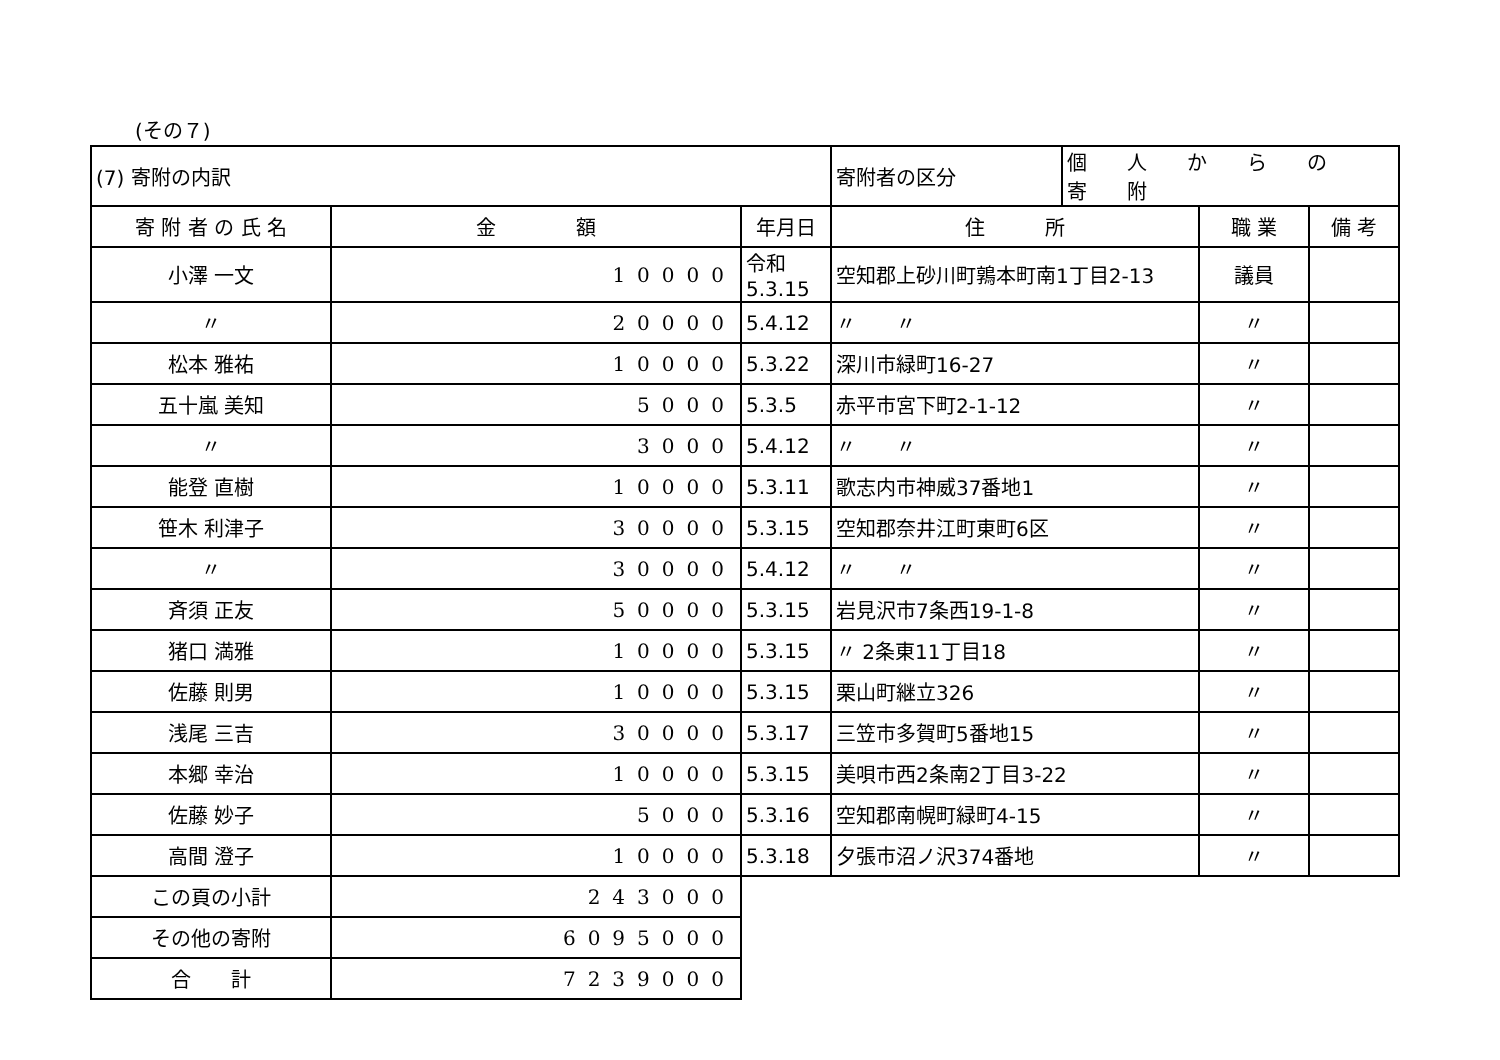(その７)
| (7) 寄附の内訳 | | | 寄附者の区分 | 個人からの寄附 | | |
| 寄 附 者 の 氏 名 | 金 額 | 年月日 | 住 所 | | 職 業 | 備 考 |
| 小澤 一文 | 10000 | 令和 5.3.15 | 空知郡上砂川町鶉本町南1丁目2-13 | | 議員 | |
| 〃 | 20000 | 5.4.12 | 〃 〃 | | 〃 | |
| 松本 雅祐 | 10000 | 5.3.22 | 深川市緑町16-27 | | 〃 | |
| 五十嵐 美知 | 5000 | 5.3.5 | 赤平市宮下町2-1-12 | | 〃 | |
| 〃 | 3000 | 5.4.12 | 〃 〃 | | 〃 | |
| 能登 直樹 | 10000 | 5.3.11 | 歌志内市神威37番地1 | | 〃 | |
| 笹木 利津子 | 30000 | 5.3.15 | 空知郡奈井江町東町6区 | | 〃 | |
| 〃 | 30000 | 5.4.12 | 〃 〃 | | 〃 | |
| 斉須 正友 | 50000 | 5.3.15 | 岩見沢市7条西19-1-8 | | 〃 | |
| 猪口 満雅 | 10000 | 5.3.15 | 〃 2条東11丁目18 | | 〃 | |
| 佐藤 則男 | 10000 | 5.3.15 | 栗山町継立326 | | 〃 | |
| 浅尾 三吉 | 30000 | 5.3.17 | 三笠市多賀町5番地15 | | 〃 | |
| 本郷 幸治 | 10000 | 5.3.15 | 美唄市西2条南2丁目3-22 | | 〃 | |
| 佐藤 妙子 | 5000 | 5.3.16 | 空知郡南幌町緑町4-15 | | 〃 | |
| 高間 澄子 | 10000 | 5.3.18 | 夕張市沼ノ沢374番地 | | 〃 | |
| この頁の小計 | 243000 | | | | | |
| その他の寄附 | 6095000 | | | | | |
| 合 計 | 7239000 | | | | | |